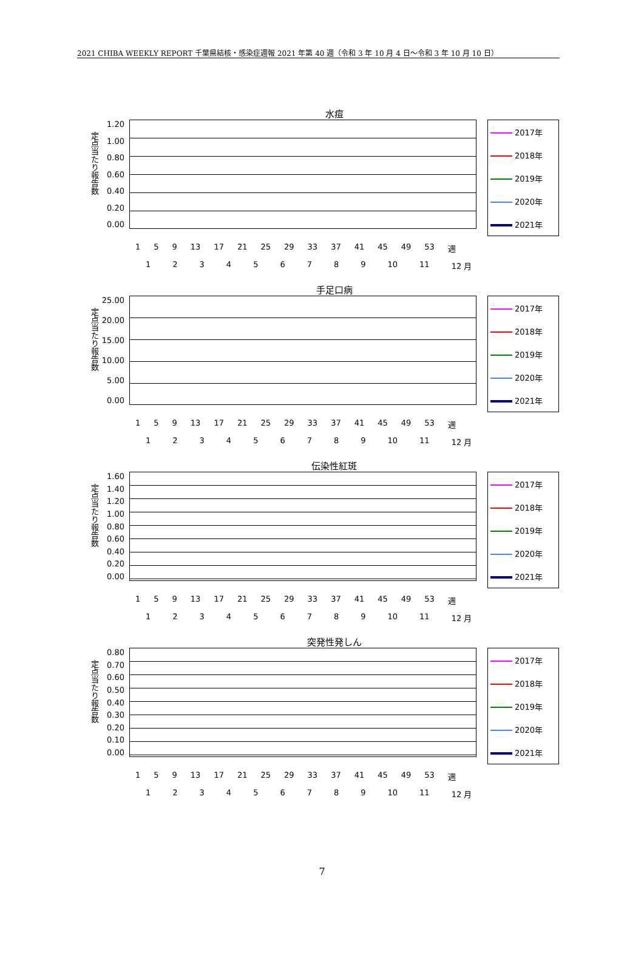2021 CHIBA WEEKLY REPORT 千葉県結核・感染症週報 2021 年第 40 週（令和 3 年 10 月 4 日～令和 3 年 10 月 10 日）
水痘
定点当たり報告数
1.20
1.00
0.80
0.60
0.40
0.20
0.00
2017年
2018年
2019年
2020年
2021年
1 5 9 13 17 21 25 29 33 37 41 45 49 53 週
123456789 10 11 12 月
手足口病
定点当たり報告数
25.00
20.00
15.00
10.00
5.00
0.00
2017年
2018年
2019年
2020年
2021年
1 5 9 13 17 21 25 29 33 37 41 45 49 53 週
123456789 10 11 12 月
伝染性紅斑
定点当たり報告数
1.60
1.40
1.20
1.00
0.80
0.60
0.40
0.20
0.00
2017年
2018年
2019年
2020年
2021年
1 5 9 13 17 21 25 29 33 37 41 45 49 53 週
123456789 10 11 12 月
突発性発しん
定点当たり報告数
0.80
0.70
0.60
0.50
0.40
0.30
0.20
0.10
0.00
2017年
2018年
2019年
2020年
2021年
1 5 9 13 17 21 25 29 33 37 41 45 49 53 週
123456789 10 11 12 月
7